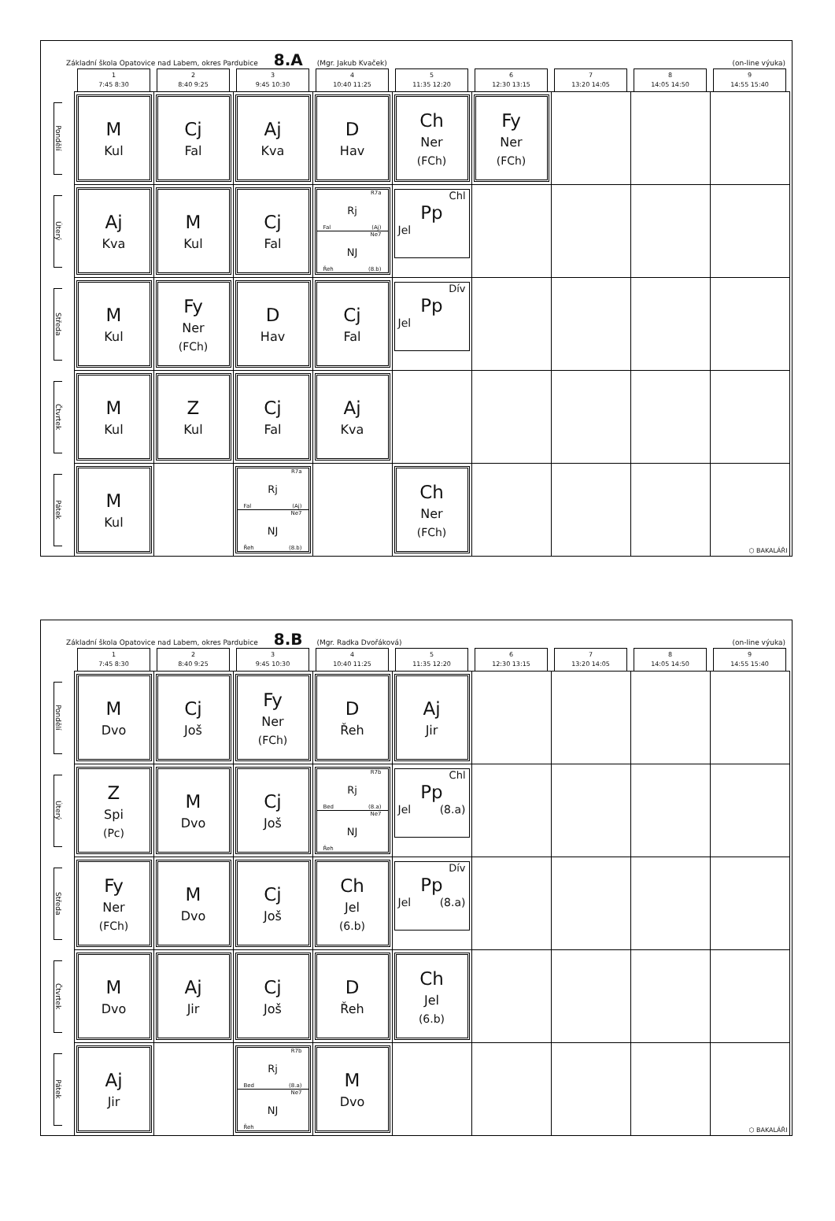Základní škola Opatovice nad Labem, okres Pardubice 8.A (Mgr. Jakub Kvaček) (on-line výuka)
| | 1 7:45 8:30 | 2 8:40 9:25 | 3 9:45 10:30 | 4 10:40 11:25 | 5 11:35 12:20 | 6 12:30 13:15 | 7 13:20 14:05 | 8 14:05 14:50 | 9 14:55 15:40 |
| --- | --- | --- | --- | --- | --- | --- | --- | --- | --- |
| Pondělí | M Kul | Cj Fal | Aj Kva | D Hav | Ch Ner (FCh) | Fy Ner (FCh) | | | |
| Úterý | Aj Kva | M Kul | Cj Fal | R7a Rj Fal (Aj) Ne7 NJ Řeh (8.b) | Chl Pp Jel | | | | |
| Středa | M Kul | Fy Ner (FCh) | D Hav | Cj Fal | Dív Pp Jel | | | | |
| Čtvrtek | M Kul | Z Kul | Cj Fal | Aj Kva | | | | | |
| Pátek | M Kul | | R7a Rj Fal (Aj) Ne7 NJ Řeh (8.b) | | Ch Ner (FCh) | | | | ⬡ BAKALÁŘI |
Základní škola Opatovice nad Labem, okres Pardubice 8.B (Mgr. Radka Dvořáková) (on-line výuka)
| | 1 7:45 8:30 | 2 8:40 9:25 | 3 9:45 10:30 | 4 10:40 11:25 | 5 11:35 12:20 | 6 12:30 13:15 | 7 13:20 14:05 | 8 14:05 14:50 | 9 14:55 15:40 |
| --- | --- | --- | --- | --- | --- | --- | --- | --- | --- |
| Pondělí | M Dvo | Cj Još | Fy Ner (FCh) | D Řeh | Aj Jir | | | | |
| Úterý | Z Spi (Pc) | M Dvo | Cj Još | R7b Rj Bed (8.a) Ne7 NJ Řeh | Chl Pp Jel (8.a) | | | | |
| Středa | Fy Ner (FCh) | M Dvo | Cj Još | Ch Jel (6.b) | Dív Pp Jel (8.a) | | | | |
| Čtvrtek | M Dvo | Aj Jir | Cj Još | D Řeh | Ch Jel (6.b) | | | | |
| Pátek | Aj Jir | | R7b Rj Bed (8.a) Ne7 NJ Řeh | M Dvo | | | | | ⬡ BAKALÁŘI |